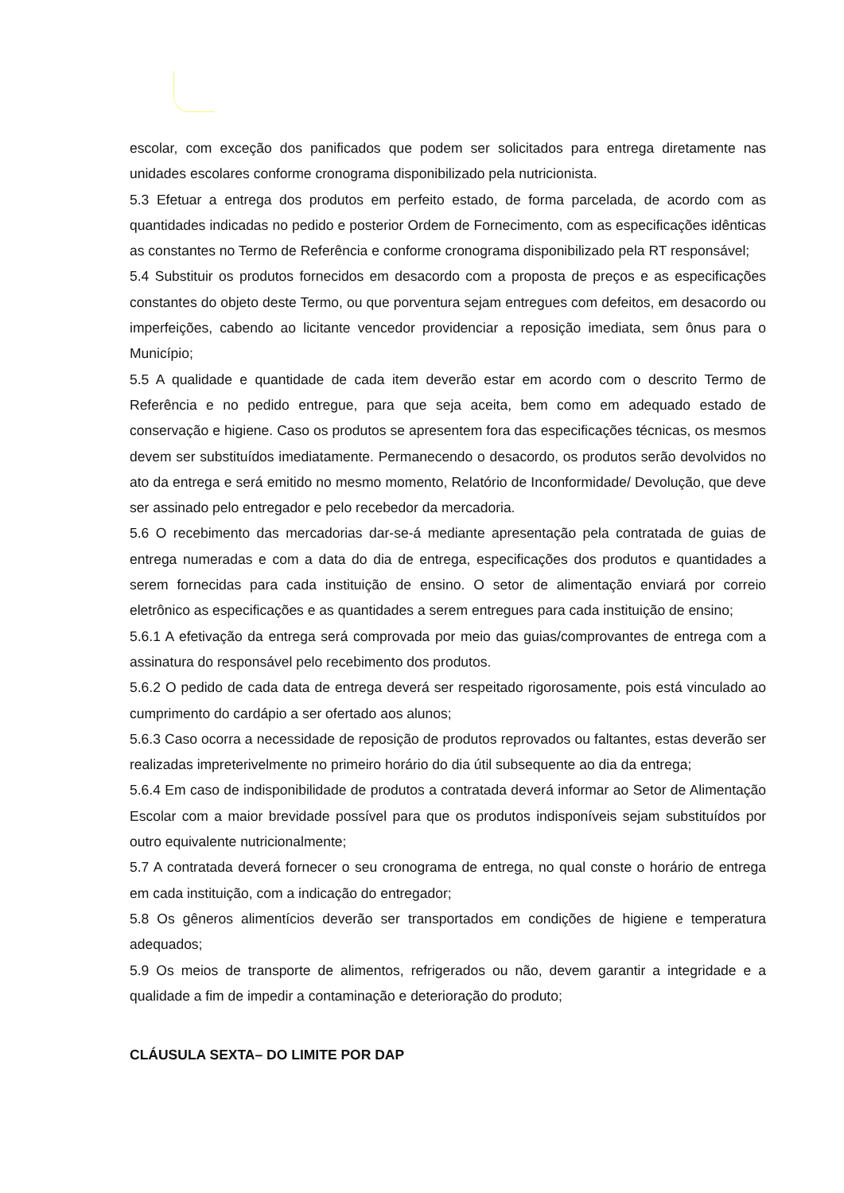escolar, com exceção dos panificados que podem ser solicitados para entrega diretamente nas unidades escolares conforme cronograma disponibilizado pela nutricionista.
5.3 Efetuar a entrega dos produtos em perfeito estado, de forma parcelada, de acordo com as quantidades indicadas no pedido e posterior Ordem de Fornecimento, com as especificações idênticas as constantes no Termo de Referência e conforme cronograma disponibilizado pela RT responsável;
5.4 Substituir os produtos fornecidos em desacordo com a proposta de preços e as especificações constantes do objeto deste Termo, ou que porventura sejam entregues com defeitos, em desacordo ou imperfeições, cabendo ao licitante vencedor providenciar a reposição imediata, sem ônus para o Município;
5.5 A qualidade e quantidade de cada item deverão estar em acordo com o descrito Termo de Referência e no pedido entregue, para que seja aceita, bem como em adequado estado de conservação e higiene. Caso os produtos se apresentem fora das especificações técnicas, os mesmos devem ser substituídos imediatamente. Permanecendo o desacordo, os produtos serão devolvidos no ato da entrega e será emitido no mesmo momento, Relatório de Inconformidade/ Devolução, que deve ser assinado pelo entregador e pelo recebedor da mercadoria.
5.6 O recebimento das mercadorias dar-se-á mediante apresentação pela contratada de guias de entrega numeradas e com a data do dia de entrega, especificações dos produtos e quantidades a serem fornecidas para cada instituição de ensino. O setor de alimentação enviará por correio eletrônico as especificações e as quantidades a serem entregues para cada instituição de ensino;
5.6.1 A efetivação da entrega será comprovada por meio das guias/comprovantes de entrega com a assinatura do responsável pelo recebimento dos produtos.
5.6.2 O pedido de cada data de entrega deverá ser respeitado rigorosamente, pois está vinculado ao cumprimento do cardápio a ser ofertado aos alunos;
5.6.3 Caso ocorra a necessidade de reposição de produtos reprovados ou faltantes, estas deverão ser realizadas impreterivelmente no primeiro horário do dia útil subsequente ao dia da entrega;
5.6.4 Em caso de indisponibilidade de produtos a contratada deverá informar ao Setor de Alimentação Escolar com a maior brevidade possível para que os produtos indisponíveis sejam substituídos por outro equivalente nutricionalmente;
5.7 A contratada deverá fornecer o seu cronograma de entrega, no qual conste o horário de entrega em cada instituição, com a indicação do entregador;
5.8 Os gêneros alimentícios deverão ser transportados em condições de higiene e temperatura adequados;
5.9 Os meios de transporte de alimentos, refrigerados ou não, devem garantir a integridade e a qualidade a fim de impedir a contaminação e deterioração do produto;
CLÁUSULA SEXTA– DO LIMITE POR DAP